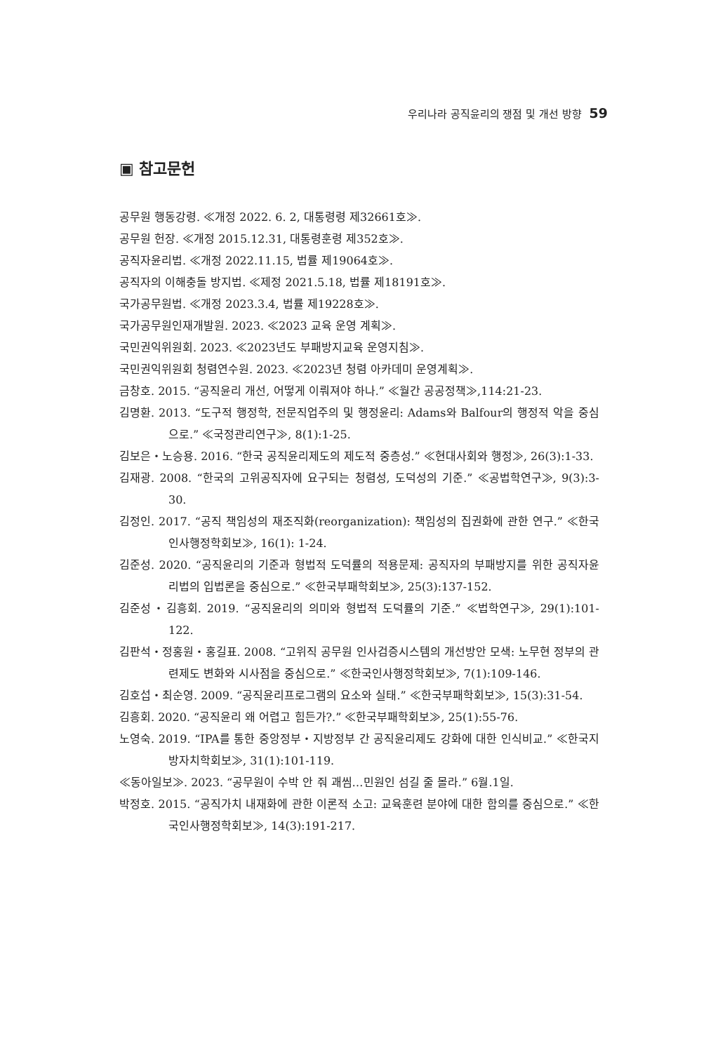우리나라 공직윤리의 쟁점 및 개선 방향 59
▣ 참고문헌
공무원 행동강령. ≪개정 2022. 6. 2, 대통령령 제32661호≫.
공무원 헌장. ≪개정 2015.12.31, 대통령훈령 제352호≫.
공직자윤리법. ≪개정 2022.11.15, 법률 제19064호≫.
공직자의 이해충돌 방지법. ≪제정 2021.5.18, 법률 제18191호≫.
국가공무원법. ≪개정 2023.3.4, 법률 제19228호≫.
국가공무원인재개발원. 2023. ≪2023 교육 운영 계획≫.
국민권익위원회. 2023. ≪2023년도 부패방지교육 운영지침≫.
국민권익위원회 청렴연수원. 2023. ≪2023년 청렴 아카데미 운영계획≫.
금창호. 2015. “공직윤리 개선, 어떻게 이뤄져야 하나.” ≪월간 공공정책≫,114:21-23.
김명환. 2013. “도구적 행정학, 전문직업주의 및 행정윤리: Adams와 Balfour의 행정적 악을 중심으로.” ≪국정관리연구≫, 8(1):1-25.
김보은・노승용. 2016. “한국 공직윤리제도의 제도적 중층성.” ≪현대사회와 행정≫, 26(3):1-33.
김재광. 2008. “한국의 고위공직자에 요구되는 청렴성, 도덕성의 기준.” ≪공법학연구≫, 9(3):3-30.
김정인. 2017. “공직 책임성의 재조직화(reorganization): 책임성의 집권화에 관한 연구.” ≪한국인사행정학회보≫, 16(1): 1-24.
김준성. 2020. “공직윤리의 기준과 형법적 도덕률의 적용문제: 공직자의 부패방지를 위한 공직자윤리법의 입법론을 중심으로.” ≪한국부패학회보≫, 25(3):137-152.
김준성・김흥회. 2019. “공직윤리의 의미와 형법적 도덕률의 기준.” ≪법학연구≫, 29(1):101-122.
김판석・정홍원・홍길표. 2008. “고위직 공무원 인사검증시스템의 개선방안 모색: 노무현 정부의 관련제도 변화와 시사점을 중심으로.” ≪한국인사행정학회보≫, 7(1):109-146.
김호섭・최순영. 2009. “공직윤리프로그램의 요소와 실태.” ≪한국부패학회보≫, 15(3):31-54.
김흥회. 2020. “공직윤리 왜 어렵고 힘든가?.” ≪한국부패학회보≫, 25(1):55-76.
노영숙. 2019. “IPA를 통한 중앙정부・지방정부 간 공직윤리제도 강화에 대한 인식비교.” ≪한국지방자치학회보≫, 31(1):101-119.
≪동아일보≫. 2023. “공무원이 수박 안 줘 괘씸…민원인 섬길 줄 몰라.” 6월.1일.
박정호. 2015. “공직가치 내재화에 관한 이론적 소고: 교육훈련 분야에 대한 함의를 중심으로.” ≪한국인사행정학회보≫, 14(3):191-217.